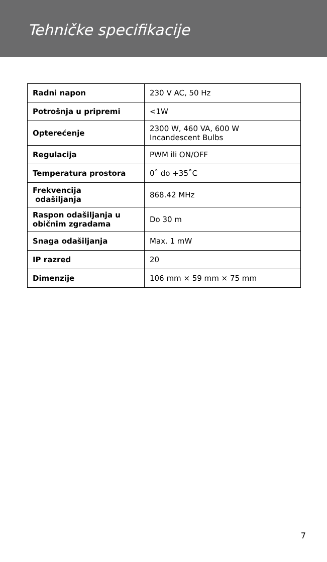Tehničke specifikacije
| Radni napon | 230 V AC, 50 Hz |
| Potrošnja u pripremi | <1W |
| Opterećenje | 2300 W, 460 VA, 600 W Incandescent Bulbs |
| Regulacija | PWM ili ON/OFF |
| Temperatura prostora | 0˚ do +35˚C |
| Frekvencija odašiljanja | 868.42 MHz |
| Raspon odašiljanja u običnim zgradama | Do 30 m |
| Snaga odašiljanja | Max. 1 mW |
| IP razred | 20 |
| Dimenzije | 106 mm × 59 mm × 75 mm |
7